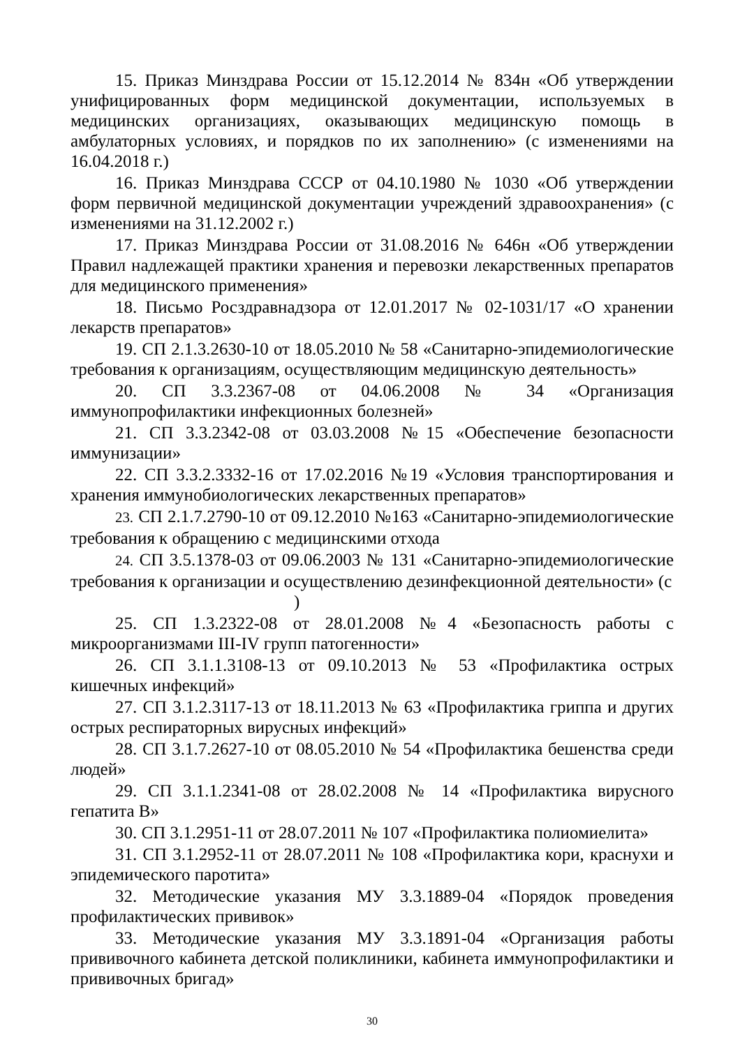15. Приказ Минздрава России от 15.12.2014 № 834н «Об утверждении унифицированных форм медицинской документации, используемых в медицинских организациях, оказывающих медицинскую помощь в амбулаторных условиях, и порядков по их заполнению» (с изменениями на 16.04.2018 г.)
16. Приказ Минздрава СССР от 04.10.1980 № 1030 «Об утверждении форм первичной медицинской документации учреждений здравоохранения» (с изменениями на 31.12.2002 г.)
17. Приказ Минздрава России от 31.08.2016 № 646н «Об утверждении Правил надлежащей практики хранения и перевозки лекарственных препаратов для медицинского применения»
18. Письмо Росздравнадзора от 12.01.2017 № 02-1031/17 «О хранении лекарств препаратов»
19. СП 2.1.3.2630-10 от 18.05.2010 № 58 «Санитарно-эпидемиологические требования к организациям, осуществляющим медицинскую деятельность»
20. СП 3.3.2367-08 от 04.06.2008 № 34 «Организация иммунопрофилактики инфекционных болезней»
21. СП 3.3.2342-08 от 03.03.2008 №15 «Обеспечение безопасности иммунизации»
22. СП 3.3.2.3332-16 от 17.02.2016 №19 «Условия транспортирования и хранения иммунобиологических лекарственных препаратов»
23. СП 2.1.7.2790-10 от 09.12.2010 №163 «Санитарно-эпидемиологические требования к обращению с медицинскими отхода
24. СП 3.5.1378-03 от 09.06.2003 № 131 «Санитарно-эпидемиологические требования к организации и осуществлению дезинфекционной деятельности» (с
)
25. СП 1.3.2322-08 от 28.01.2008 №4 «Безопасность работы с микроорганизмами III-IV групп патогенности»
26. СП 3.1.1.3108-13 от 09.10.2013 № 53 «Профилактика острых кишечных инфекций»
27. СП 3.1.2.3117-13 от 18.11.2013 № 63 «Профилактика гриппа и других острых респираторных вирусных инфекций»
28. СП 3.1.7.2627-10 от 08.05.2010 № 54 «Профилактика бешенства среди людей»
29. СП 3.1.1.2341-08 от 28.02.2008 № 14 «Профилактика вирусного гепатита В»
30. СП 3.1.2951-11 от 28.07.2011 № 107 «Профилактика полиомиелита»
31. СП 3.1.2952-11 от 28.07.2011 № 108 «Профилактика кори, краснухи и эпидемического паротита»
32. Методические указания МУ 3.3.1889-04 «Порядок проведения профилактических прививок»
33. Методические указания МУ 3.3.1891-04 «Организация работы прививочного кабинета детской поликлиники, кабинета иммунопрофилактики и прививочных бригад»
30